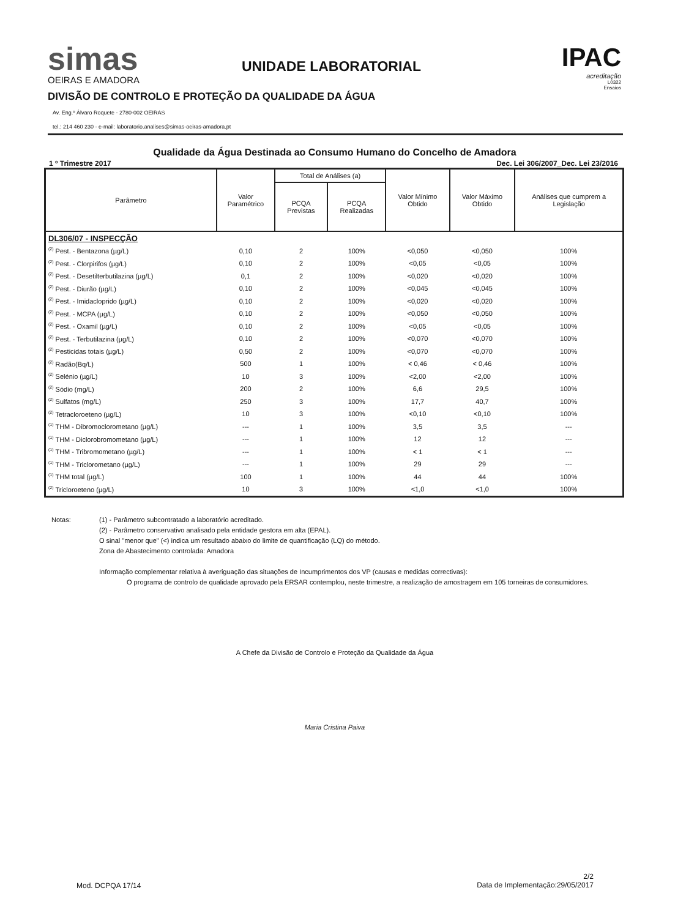simas
OEIRAS E AMADORA
UNIDADE LABORATORIAL
IPAC
acreditação
L0322
Ensaios
DIVISÃO DE CONTROLO E PROTEÇÃO DA QUALIDADE DA ÁGUA
Av. Eng.º Álvaro Roquete - 2780-002 OEIRAS
tel.: 214 460 230 - e-mail: laboratorio.analises@simas-oeiras-amadora.pt
Qualidade da Água Destinada ao Consumo Humano do Concelho de Amadora
1 º Trimestre 2017 Dec. Lei 306/2007_Dec. Lei 23/2016
| Parâmetro | Valor Paramétrico | Total de Análises (a) | | Valor Mínimo Obtido | Valor Máximo Obtido | Análises que cumprem a Legislação |
| --- | --- | --- | --- | --- | --- | --- |
| | | PCQA Previstas | PCQA Realizadas | | | |
| DL306/07 - INSPECÇÃO | | | | | | |
| <sup>(2)</sup> Pest. - Bentazona (µg/L) | 0,10 | 2 | 100% | <0,050 | <0,050 | 100% |
| <sup>(2)</sup> Pest. - Clorpirifos (µg/L) | 0,10 | 2 | 100% | <0,05 | <0,05 | 100% |
| <sup>(2)</sup> Pest. - Desetilterbutilazina (µg/L) | 0,1 | 2 | 100% | <0,020 | <0,020 | 100% |
| <sup>(2)</sup> Pest. - Diurão (µg/L) | 0,10 | 2 | 100% | <0,045 | <0,045 | 100% |
| <sup>(2)</sup> Pest. - Imidacloprido (µg/L) | 0,10 | 2 | 100% | <0,020 | <0,020 | 100% |
| <sup>(2)</sup> Pest. - MCPA (µg/L) | 0,10 | 2 | 100% | <0,050 | <0,050 | 100% |
| <sup>(2)</sup> Pest. - Oxamil (µg/L) | 0,10 | 2 | 100% | <0,05 | <0,05 | 100% |
| <sup>(2)</sup> Pest. - Terbutilazina (µg/L) | 0,10 | 2 | 100% | <0,070 | <0,070 | 100% |
| <sup>(2)</sup> Pesticidas totais (µg/L) | 0,50 | 2 | 100% | <0,070 | <0,070 | 100% |
| <sup>(2)</sup> Radão(Bq/L) | 500 | 1 | 100% | < 0,46 | < 0,46 | 100% |
| <sup>(2)</sup> Selénio (µg/L) | 10 | 3 | 100% | <2,00 | <2,00 | 100% |
| <sup>(2)</sup> Sódio (mg/L) | 200 | 2 | 100% | 6,6 | 29,5 | 100% |
| <sup>(2)</sup> Sulfatos (mg/L) | 250 | 3 | 100% | 17,7 | 40,7 | 100% |
| <sup>(2)</sup> Tetracloroeteno (µg/L) | 10 | 3 | 100% | <0,10 | <0,10 | 100% |
| <sup>(1)</sup> THM - Dibromoclorometano (µg/L) | --- | 1 | 100% | 3,5 | 3,5 | --- |
| <sup>(1)</sup> THM - Diclorobromometano (µg/L) | --- | 1 | 100% | 12 | 12 | --- |
| <sup>(1)</sup> THM - Tribromometano (µg/L) | --- | 1 | 100% | < 1 | < 1 | --- |
| <sup>(1)</sup> THM - Triclorometano (µg/L) | --- | 1 | 100% | 29 | 29 | --- |
| <sup>(1)</sup> THM total (µg/L) | 100 | 1 | 100% | 44 | 44 | 100% |
| <sup>(2)</sup> Tricloroeteno (µg/L) | 10 | 3 | 100% | <1,0 | <1,0 | 100% |
Notas: (1) - Parâmetro subcontratado a laboratório acreditado.
(2) - Parâmetro conservativo analisado pela entidade gestora em alta (EPAL).
O sinal "menor que" (<) indica um resultado abaixo do limite de quantificação (LQ) do método.
Zona de Abastecimento controlada: Amadora
Informação complementar relativa à averiguação das situações de Incumprimentos dos VP (causas e medidas correctivas):
O programa de controlo de qualidade aprovado pela ERSAR contemplou, neste trimestre, a realização de amostragem em 105 torneiras de consumidores.
A Chefe da Divisão de Controlo e Proteção da Qualidade da Água
Maria Cristina Paiva
Mod. DCPQA 17/14
2/2
Data de Implementação:29/05/2017